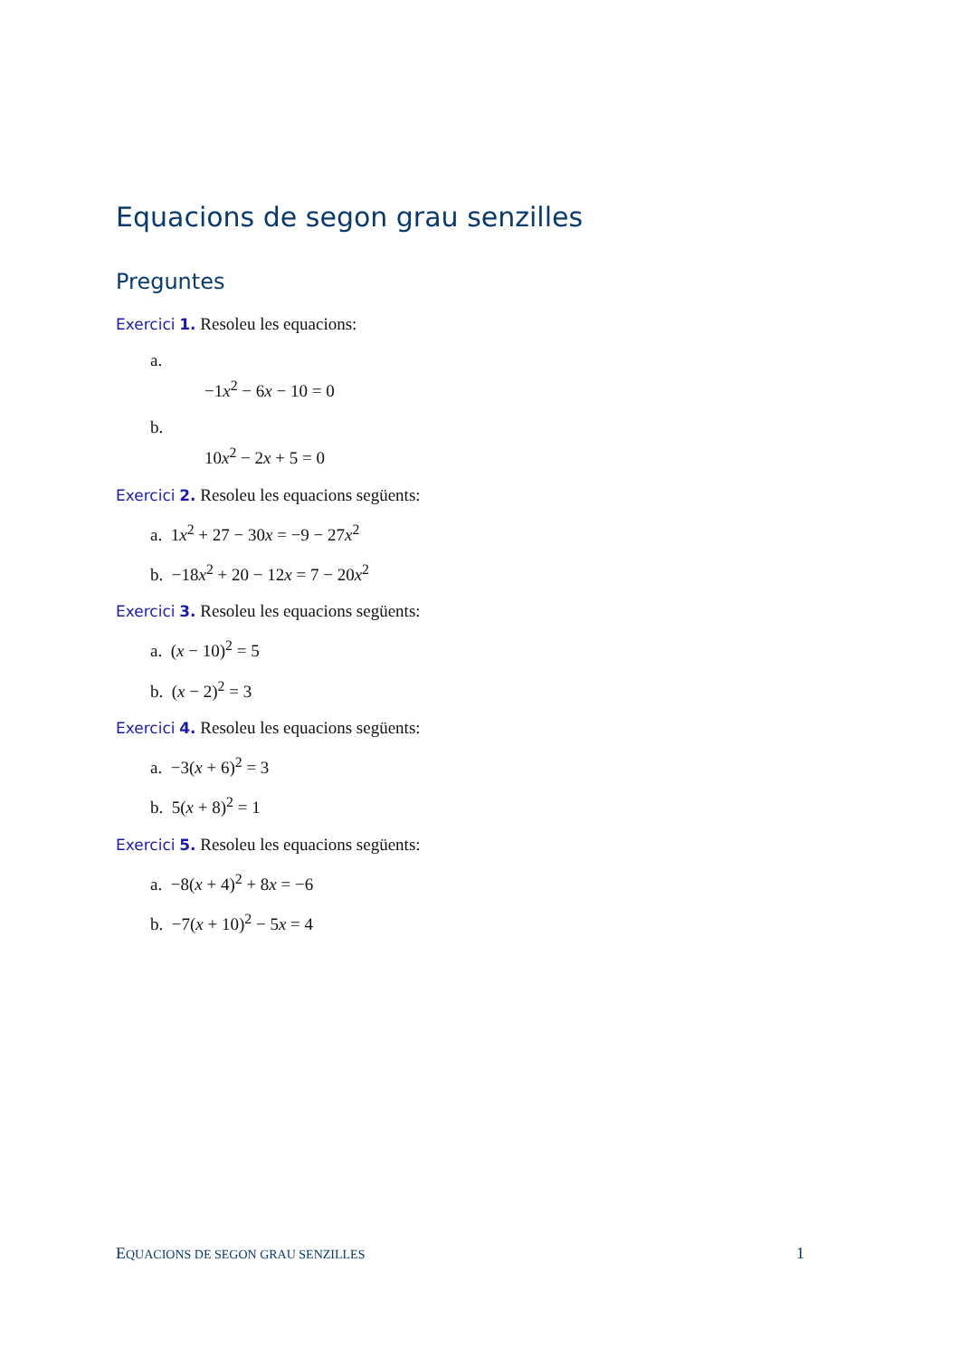Equacions de segon grau senzilles
Preguntes
Exercici 1. Resoleu les equacions:
a.
−1x<sup>2</sup> − 6x − 10 = 0
b.
10x<sup>2</sup> − 2x + 5 = 0
Exercici 2. Resoleu les equacions següents:
a. 1x<sup>2</sup> + 27 − 30x = −9 − 27x<sup>2</sup>
b. −18x<sup>2</sup> + 20 − 12x = 7 − 20x<sup>2</sup>
Exercici 3. Resoleu les equacions següents:
a. (x − 10)<sup>2</sup> = 5
b. (x − 2)<sup>2</sup> = 3
Exercici 4. Resoleu les equacions següents:
a. −3(x + 6)<sup>2</sup> = 3
b. 5(x + 8)<sup>2</sup> = 1
Exercici 5. Resoleu les equacions següents:
a. −8(x + 4)<sup>2</sup> + 8x = −6
b. −7(x + 10)<sup>2</sup> − 5x = 4
EQUACIONS DE SEGON GRAU SENZILLES 1